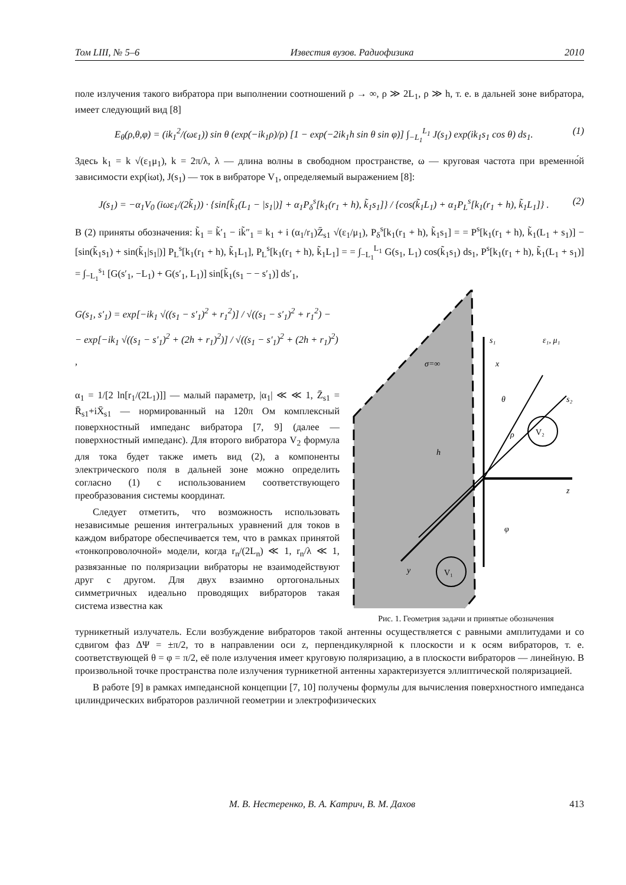Том LIII, № 5–6 Известия вузов. Радиофизика 2010
поле излучения такого вибратора при выполнении соотношений ρ → ∞, ρ ≫ 2L<sub>1</sub>, ρ ≫ h, т. е. в дальней зоне вибратора, имеет следующий вид [8]
E<sub>θ</sub>(ρ,θ,φ) = (ik<sub>1</sub><sup>2</sup>/(ωε<sub>1</sub>)) sin θ (exp(−ik<sub>1</sub>ρ)/ρ) [1 − exp(−2ik<sub>1</sub>h sin θ sin φ)] ∫<sub>−L<sub>1</sub></sub><sup>L<sub>1</sub></sup> J(s<sub>1</sub>) exp(ik<sub>1</sub>s<sub>1</sub> cos θ) ds<sub>1</sub>. (1)
Здесь k<sub>1</sub> = k √(ε<sub>1</sub>μ<sub>1</sub>), k = 2π/λ, λ — длина волны в свободном пространстве, ω — круговая частота при временно́й зависимости exp(iωt), J(s<sub>1</sub>) — ток в вибраторе V<sub>1</sub>, определяемый выражением [8]:
J(s<sub>1</sub>) = −α<sub>1</sub>V<sub>0</sub> (iωε<sub>1</sub>/(2k̃<sub>1</sub>)) · {sin[k̃<sub>1</sub>(L<sub>1</sub> − |s<sub>1</sub>|)] + α<sub>1</sub>P<sub>δ</sub><sup>s</sup>[k<sub>1</sub>(r<sub>1</sub> + h), k̃<sub>1</sub>s<sub>1</sub>]} / {cos(k̃<sub>1</sub>L<sub>1</sub>) + α<sub>1</sub>P<sub>L</sub><sup>s</sup>[k<sub>1</sub>(r<sub>1</sub> + h), k̃<sub>1</sub>L<sub>1</sub>]} . (2)
В (2) приняты обозначения: k̃<sub>1</sub> = k̃′<sub>1</sub> − ik̃″<sub>1</sub> = k<sub>1</sub> + i (α<sub>1</sub>/r<sub>1</sub>)Z̄<sub>s1</sub> √(ε<sub>1</sub>/μ<sub>1</sub>), P<sub>δ</sub><sup>s</sup>[k<sub>1</sub>(r<sub>1</sub> + h), k̃<sub>1</sub>s<sub>1</sub>] = = P<sup>s</sup>[k<sub>1</sub>(r<sub>1</sub> + h), k̃<sub>1</sub>(L<sub>1</sub> + s<sub>1</sub>)] − [sin(k̃<sub>1</sub>s<sub>1</sub>) + sin(k̃<sub>1</sub>|s<sub>1</sub>|)] P<sub>L</sub><sup>s</sup>[k<sub>1</sub>(r<sub>1</sub> + h), k̃<sub>1</sub>L<sub>1</sub>], P<sub>L</sub><sup>s</sup>[k<sub>1</sub>(r<sub>1</sub> + h), k̃<sub>1</sub>L<sub>1</sub>] = = ∫<sub>−L<sub>1</sub></sub><sup>L<sub>1</sub></sup> G(s<sub>1</sub>, L<sub>1</sub>) cos(k̃<sub>1</sub>s<sub>1</sub>) ds<sub>1</sub>, P<sup>s</sup>[k<sub>1</sub>(r<sub>1</sub> + h), k̃<sub>1</sub>(L<sub>1</sub> + s<sub>1</sub>)] = ∫<sub>−L<sub>1</sub></sub><sup>s<sub>1</sub></sup> [G(s′<sub>1</sub>, −L<sub>1</sub>) + G(s′<sub>1</sub>, L<sub>1</sub>)] sin[k̃<sub>1</sub>(s<sub>1</sub> − − s′<sub>1</sub>)] ds′<sub>1</sub>,
G(s<sub>1</sub>, s′<sub>1</sub>) = exp[−ik<sub>1</sub> √((s<sub>1</sub> − s′<sub>1</sub>)<sup>2</sup> + r<sub>1</sub><sup>2</sup>)] / √((s<sub>1</sub> − s′<sub>1</sub>)<sup>2</sup> + r<sub>1</sub><sup>2</sup>) −
− exp[−ik<sub>1</sub> √((s<sub>1</sub> − s′<sub>1</sub>)<sup>2</sup> + (2h + r<sub>1</sub>)<sup>2</sup>)] / √((s<sub>1</sub> − s′<sub>1</sub>)<sup>2</sup> + (2h + r<sub>1</sub>)<sup>2</sup>) ,
α<sub>1</sub> = 1/[2 ln[r<sub>1</sub>/(2L<sub>1</sub>)]] — малый параметр, |α<sub>1</sub>| ≪ ≪ 1, Z̄<sub>s1</sub> = R̄<sub>s1</sub>+iX̄<sub>s1</sub> — нормированный на 120π Ом комплексный поверхностный импеданс вибратора [7, 9] (далее — поверхностный импеданс). Для второго вибратора V<sub>2</sub> формула для тока будет также иметь вид (2), а компоненты электрического поля в дальней зоне можно определить согласно (1) с использованием соответствующего преобразования системы координат.
Следует отметить, что возможность использовать независимые решения интегральных уравнений для токов в каждом вибраторе обеспечивается тем, что в рамках принятой «тонкопроволочной» модели, когда r<sub>n</sub>/(2L<sub>n</sub>) ≪ 1, r<sub>n</sub>/λ ≪ 1, развязанные по поляризации вибраторы не взаимодействуют друг с другом. Для двух взаимно ортогональных симметричных идеально проводящих вибраторов такая система известна как
σ=∞
s₁
x
ε₁, μ₁
z
s₂
y
θ
ρ
φ
h
V₂
V₁
Рис. 1. Геометрия задачи и принятые обозначения
турникетный излучатель. Если возбуждение вибраторов такой антенны осуществляется с равными амплитудами и со сдвигом фаз ΔΨ = ±π/2, то в направлении оси z, перпендикулярной к плоскости и к осям вибраторов, т. е. соответствующей θ = φ = π/2, её поле излучения имеет круговую поляризацию, а в плоскости вибраторов — линейную. В произвольной точке пространства поле излучения турникетной антенны характеризуется эллиптической поляризацией.
В работе [9] в рамках импедансной концепции [7, 10] получены формулы для вычисления поверхностного импеданса цилиндрических вибраторов различной геометрии и электрофизических
М. В. Нестеренко, В. А. Катрич, В. М. Дахов 413